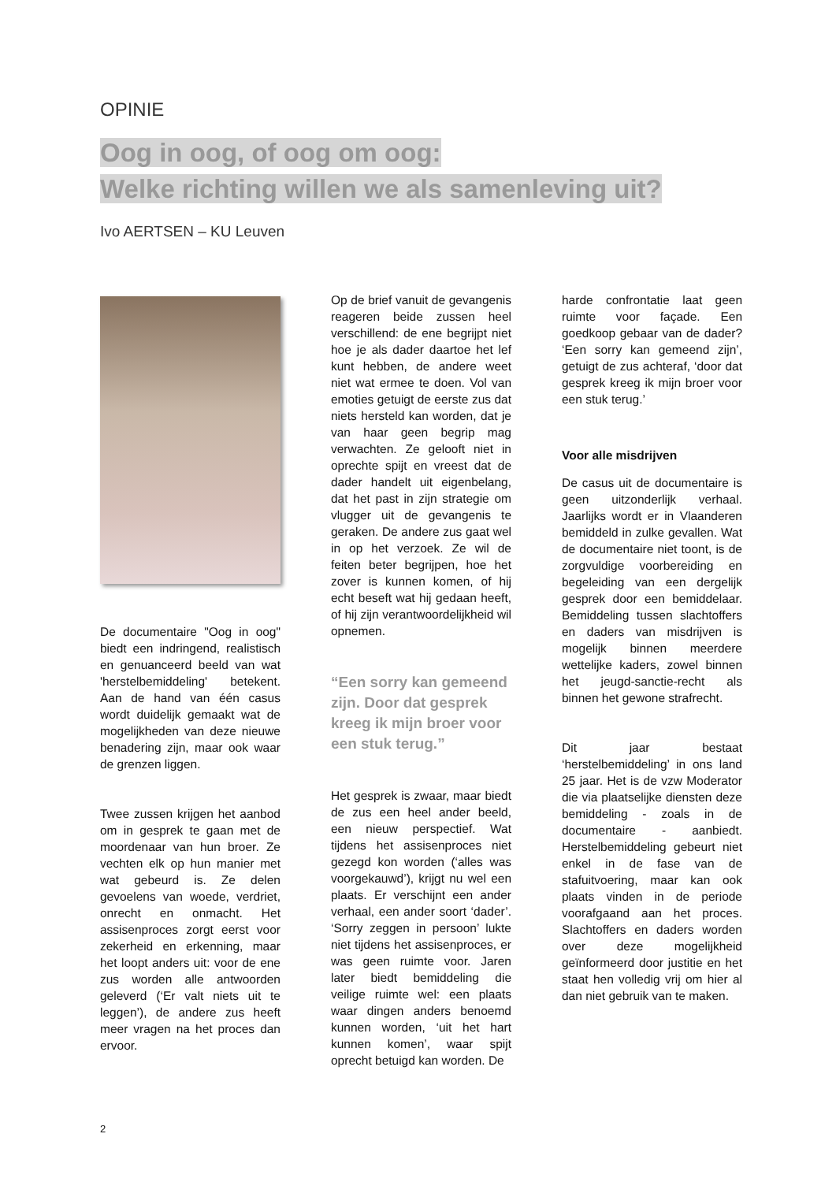OPINIE
Oog in oog, of oog om oog:
Welke richting willen we als samenleving uit?
Ivo AERTSEN – KU Leuven
De documentaire "Oog in oog" biedt een indringend, realistisch en genuanceerd beeld van wat 'herstelbemiddeling' betekent. Aan de hand van één casus wordt duidelijk gemaakt wat de mogelijkheden van deze nieuwe benadering zijn, maar ook waar de grenzen liggen.
Twee zussen krijgen het aanbod om in gesprek te gaan met de moordenaar van hun broer. Ze vechten elk op hun manier met wat gebeurd is. Ze delen gevoelens van woede, verdriet, onrecht en onmacht. Het assisenproces zorgt eerst voor zekerheid en erkenning, maar het loopt anders uit: voor de ene zus worden alle antwoorden geleverd (‘Er valt niets uit te leggen’), de andere zus heeft meer vragen na het proces dan ervoor.
Op de brief vanuit de gevangenis reageren beide zussen heel verschillend: de ene begrijpt niet hoe je als dader daartoe het lef kunt hebben, de andere weet niet wat ermee te doen. Vol van emoties getuigt de eerste zus dat niets hersteld kan worden, dat je van haar geen begrip mag verwachten. Ze gelooft niet in oprechte spijt en vreest dat de dader handelt uit eigenbelang, dat het past in zijn strategie om vlugger uit de gevangenis te geraken. De andere zus gaat wel in op het verzoek. Ze wil de feiten beter begrijpen, hoe het zover is kunnen komen, of hij echt beseft wat hij gedaan heeft, of hij zijn verantwoordelijkheid wil opnemen.
“Een sorry kan gemeend zijn. Door dat gesprek kreeg ik mijn broer voor een stuk terug.”
Het gesprek is zwaar, maar biedt de zus een heel ander beeld, een nieuw perspectief. Wat tijdens het assisenproces niet gezegd kon worden (‘alles was voorgekauwd’), krijgt nu wel een plaats. Er verschijnt een ander verhaal, een ander soort ‘dader’. ‘Sorry zeggen in persoon’ lukte niet tijdens het assisenproces, er was geen ruimte voor. Jaren later biedt bemiddeling die veilige ruimte wel: een plaats waar dingen anders benoemd kunnen worden, ‘uit het hart kunnen komen’, waar spijt oprecht betuigd kan worden. De
harde confrontatie laat geen ruimte voor façade. Een goedkoop gebaar van de dader? ‘Een sorry kan gemeend zijn’, getuigt de zus achteraf, ‘door dat gesprek kreeg ik mijn broer voor een stuk terug.’
Voor alle misdrijven
De casus uit de documentaire is geen uitzonderlijk verhaal. Jaarlijks wordt er in Vlaanderen bemiddeld in zulke gevallen. Wat de documentaire niet toont, is de zorgvuldige voorbereiding en begeleiding van een dergelijk gesprek door een bemiddelaar. Bemiddeling tussen slachtoffers en daders van misdrijven is mogelijk binnen meerdere wettelijke kaders, zowel binnen het jeugd-sanctie-recht als binnen het gewone strafrecht.
Dit jaar bestaat ‘herstelbemiddeling’ in ons land 25 jaar. Het is de vzw Moderator die via plaatselijke diensten deze bemiddeling - zoals in de documentaire - aanbiedt. Herstelbemiddeling gebeurt niet enkel in de fase van de stafuitvoering, maar kan ook plaats vinden in de periode voorafgaand aan het proces. Slachtoffers en daders worden over deze mogelijkheid geïnformeerd door justitie en het staat hen volledig vrij om hier al dan niet gebruik van te maken.
2